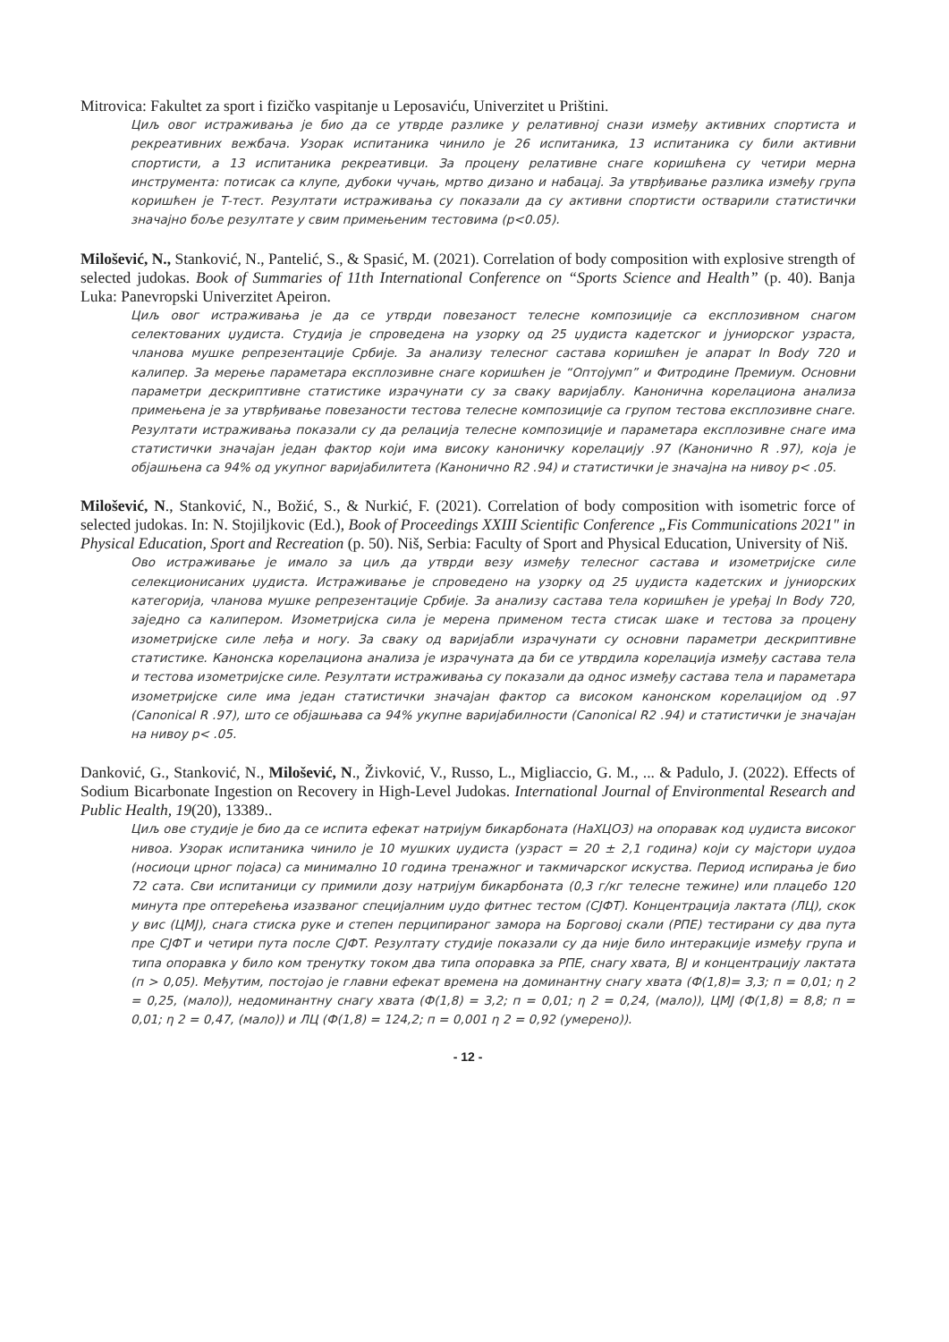Mitrovica: Fakultet za sport i fizičko vaspitanje u Leposaviću, Univerzitet u Prištini.
Циљ овог истраживања је био да се утврде разлике у релативној снази између активних спортиста и рекреативних вежбача. Узорак испитаника чинило је 26 испитаника, 13 испитаника су били активни спортисти, а 13 испитаника рекреативци. За процену релативне снаге коришћена су четири мерна инструмента: потисак са клупе, дубоки чучањ, мртво дизано и набацај. За утврђивање разлика између група коришћен је Т-тест. Резултати истраживања су показали да су активни спортисти остварили статистички значајно боље резултате у свим примењеним тестовима (p<0.05).
Milošević, N., Stanković, N., Pantelić, S., & Spasić, M. (2021). Correlation of body composition with explosive strength of selected judokas. Book of Summaries of 11th International Conference on “Sports Science and Health” (p. 40). Banja Luka: Panevropski Univerzitet Apeiron.
Циљ овог истраживања је да се утврди повезаност телесне композиције са експлозивном снагом селектованих џудиста. Студија је спроведена на узорку од 25 џудиста кадетског и јуниорског узраста, чланова мушке репрезентације Србије. За анализу телесног састава коришћен је апарат In Body 720 и калипер. За мерење параметара експлозивне снаге коришћен је “Оптојумп” и Фитродине Премиум. Основни параметри дескриптивне статистике израчунати су за сваку варијаблу. Канонична корелациона анализа примењена је за утврђивање повезаности тестова телесне композиције са групом тестова експлозивне снаге. Резултати истраживања показали су да релација телесне композиције и параметара експлозивне снаге има статистички значајан један фактор који има високу каноничку корелацију .97 (Канонично R .97), која је објашњена са 94% од укупног варијабилитета (Канонично R2 .94) и статистички је значајна на нивоу p< .05.
Milošević, N., Stanković, N., Božić, S., & Nurkić, F. (2021). Correlation of body composition with isometric force of selected judokas. In: N. Stojiljkovic (Ed.), Book of Proceedings XXIII Scientific Conference „Fis Communications 2021" in Physical Education, Sport and Recreation (p. 50). Niš, Serbia: Faculty of Sport and Physical Education, University of Niš.
Ово истраживање је имало за циљ да утврди везу између телесног састава и изометријске силе селекционисаних џудиста. Истраживање је спроведено на узорку од 25 џудиста кадетских и јуниорских категорија, чланова мушке репрезентације Србије. За анализу састава тела коришћен је уређај In Body 720, заједно са калипером. Изометријска сила је мерена применом теста стисак шаке и тестова за процену изометријске силе леђа и ногу. За сваку од варијабли израчунати су основни параметри дескриптивне статистике. Канонска корелациона анализа је израчуната да би се утврдила корелација између састава тела и тестова изометријске силе. Резултати истраживања су показали да однос између састава тела и параметара изометријске силе има један статистички значајан фактор са високом канонском корелацијом од .97 (Canonical R .97), што се објашњава са 94% укупне варијабилности (Canonical R2 .94) и статистички је значајан на нивоу p< .05.
Danković, G., Stanković, N., Milošević, N., Živković, V., Russo, L., Migliaccio, G. M., ... & Padulo, J. (2022). Effects of Sodium Bicarbonate Ingestion on Recovery in High-Level Judokas. International Journal of Environmental Research and Public Health, 19(20), 13389..
Циљ ове студије је био да се испита ефекат натријум бикарбоната (НаХЦО3) на опоравак код џудиста високог нивоа. Узорак испитаника чинило је 10 мушких џудиста (узраст = 20 ± 2,1 година) који су мајстори џудоа (носиоци црног појаса) са минимално 10 година тренажног и такмичарског искуства. Период испирања је био 72 сата. Сви испитаници су примили дозу натријум бикарбоната (0,3 г/кг телесне тежине) или плацебо 120 минута пре оптерећења изазваног специјалним џудо фитнес тестом (СЈФТ). Концентрација лактата (ЛЦ), скок у вис (ЦМЈ), снага стиска руке и степен перципираног замора на Борговој скали (РПЕ) тестирани су два пута пре СЈФТ и четири пута после СЈФТ. Резултату студије показали су да није било интеракције између група и типа опоравка у било ком тренутку током два типа опоравка за РПЕ, снагу хвата, ВЈ и концентрацију лактата (п > 0,05). Међутим, постојао је главни ефекат времена на доминантну снагу хвата (Ф(1,8)= 3,3; п = 0,01; η 2 = 0,25, (мало)), недоминантну снагу хвата (Ф(1,8) = 3,2; п = 0,01; η 2 = 0,24, (мало)), ЦМЈ (Ф(1,8) = 8,8; п = 0,01; η 2 = 0,47, (мало)) и ЛЦ (Ф(1,8) = 124,2; п = 0,001 η 2 = 0,92 (умерено)).
- 12 -